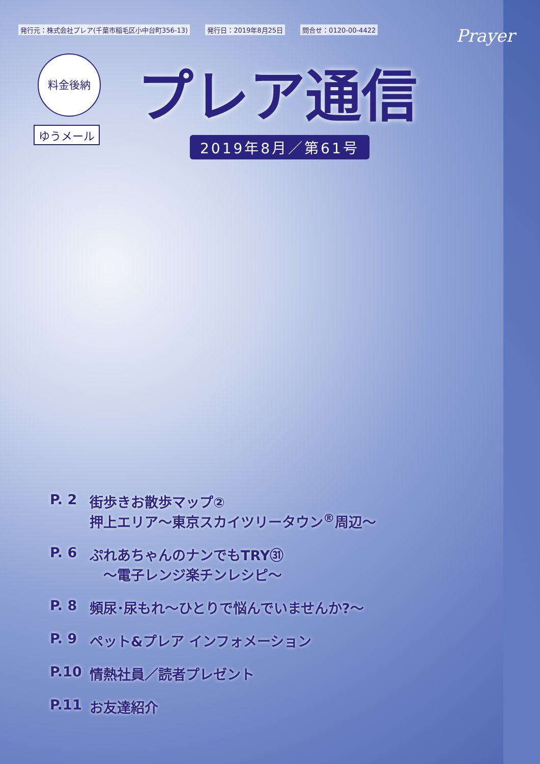発行元：株式会社プレア(千葉市稲毛区小中台町356-13) 発行日：2019年8月25日 問合せ：0120-00-4422
Prayer
料金後納
ゆうメール
プレア通信
2019年8月／第61号
P. 2 街歩きお散歩マップ②
押上エリア～東京スカイツリータウン<sup>®</sup>周辺～
P. 6 ぷれあちゃんのナンでもTRY㉛
　～電子レンジ楽チンレシピ～
P. 8 頻尿･尿もれ～ひとりで悩んでいませんか?～
P. 9 ペット&プレア インフォメーション
P.10 情熱社員／読者プレゼント
P.11 お友達紹介